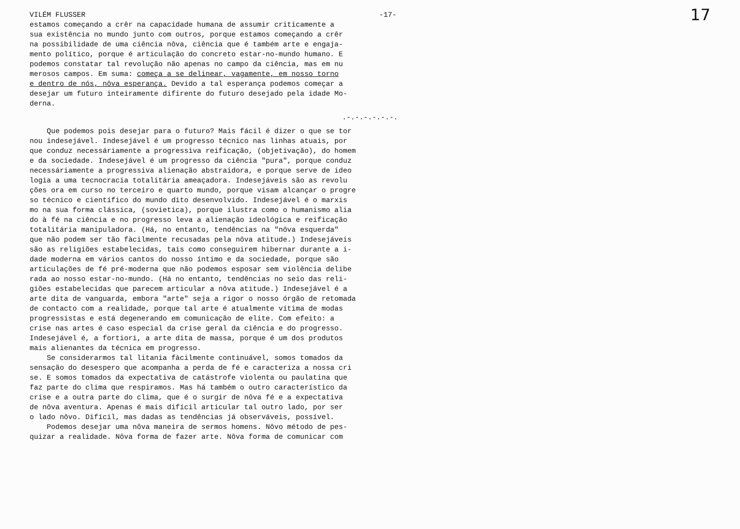VILÉM FLUSSER -17- 17
estamos começando a crêr na capacidade humana de assumir criticamente a sua existência no mundo junto com outros, porque estamos começando a crêr na possibilidade de uma ciência nôva, ciência que é também arte e engaja- mento político, porque é articulação do concreto estar-no-mundo humano. E podemos constatar tal revolução não apenas no campo da ciência, mas em nu merosos campos. Em suma: começa a se delinear, vagamente, em nosso torno e dentro de nós, nôva esperança. Devido a tal esperança podemos começar a desejar um futuro inteiramente difirente do futuro desejado pela idade Mo- derna.
.-.-.-.-.-.-.
Que podemos pois desejar para o futuro? Mais fácil é dizer o que se tor nou indesejável. Indesejável é um progresso técnico nas linhas atuais, por que conduz necessáriamente a progressiva reificação, (objetivação), do homem e da sociedade. Indesejável é um progresso da ciência "pura", porque conduz necessáriamente a progressiva alienação abstraidora, e porque serve de ideo logia a uma tecnocracia totalitária ameaçadora. Indesejáveis são as revolu ções ora em curso no terceiro e quarto mundo, porque visam alcançar o progre so técnico e científico do mundo dito desenvolvido. Indesejável é o marxis mo na sua forma clássica, (sovietica), porque ilustra como o humanismo alia do à fé na ciência e no progresso leva a alienação ideológica e reificação totalitária manipuladora. (Há, no entanto, tendências na "nôva esquerda" que não podem ser tão fàcilmente recusadas pela nôva atitude.) Indesejáveis são as religiões estabelecidas, tais como conseguirem hibernar durante a i- dade moderna em vários cantos do nosso íntimo e da sociedade, porque são articulações de fé pré-moderna que não podemos esposar sem violência delibe rada ao nosso estar-no-mundo. (Há no entanto, tendências no seio das reli- giões estabelecidas que parecem articular a nôva atitude.) Indesejável é a arte dita de vanguarda, embora "arte" seja a rigor o nosso órgão de retomada de contacto com a realidade, porque tal arte é atualmente vítima de modas progressistas e está degenerando em comunicação de elite. Com efeito: a crise nas artes é caso especial da crise geral da ciência e do progresso. Indesejável é, a fortiori, a arte dita de massa, porque é um dos produtos mais alienantes da técnica em progresso.
Se considerarmos tal litania fàcilmente continuável, somos tomados da sensação do desespero que acompanha a perda de fé e caracteriza a nossa cri se. E somos tomados da expectativa de catástrofe violenta ou paulatina que faz parte do clima que respiramos. Mas há também o outro característico da crise e a outra parte do clima, que é o surgir de nôva fé e a expectativa de nôva aventura. Apenas é mais difícil articular tal outro lado, por ser o lado nôvo. Difícil, mas dadas as tendências já observáveis, possível. Podemos desejar uma nôva maneira de sermos homens. Nôvo método de pes- quizar a realidade. Nôva forma de fazer arte. Nôva forma de comunicar com